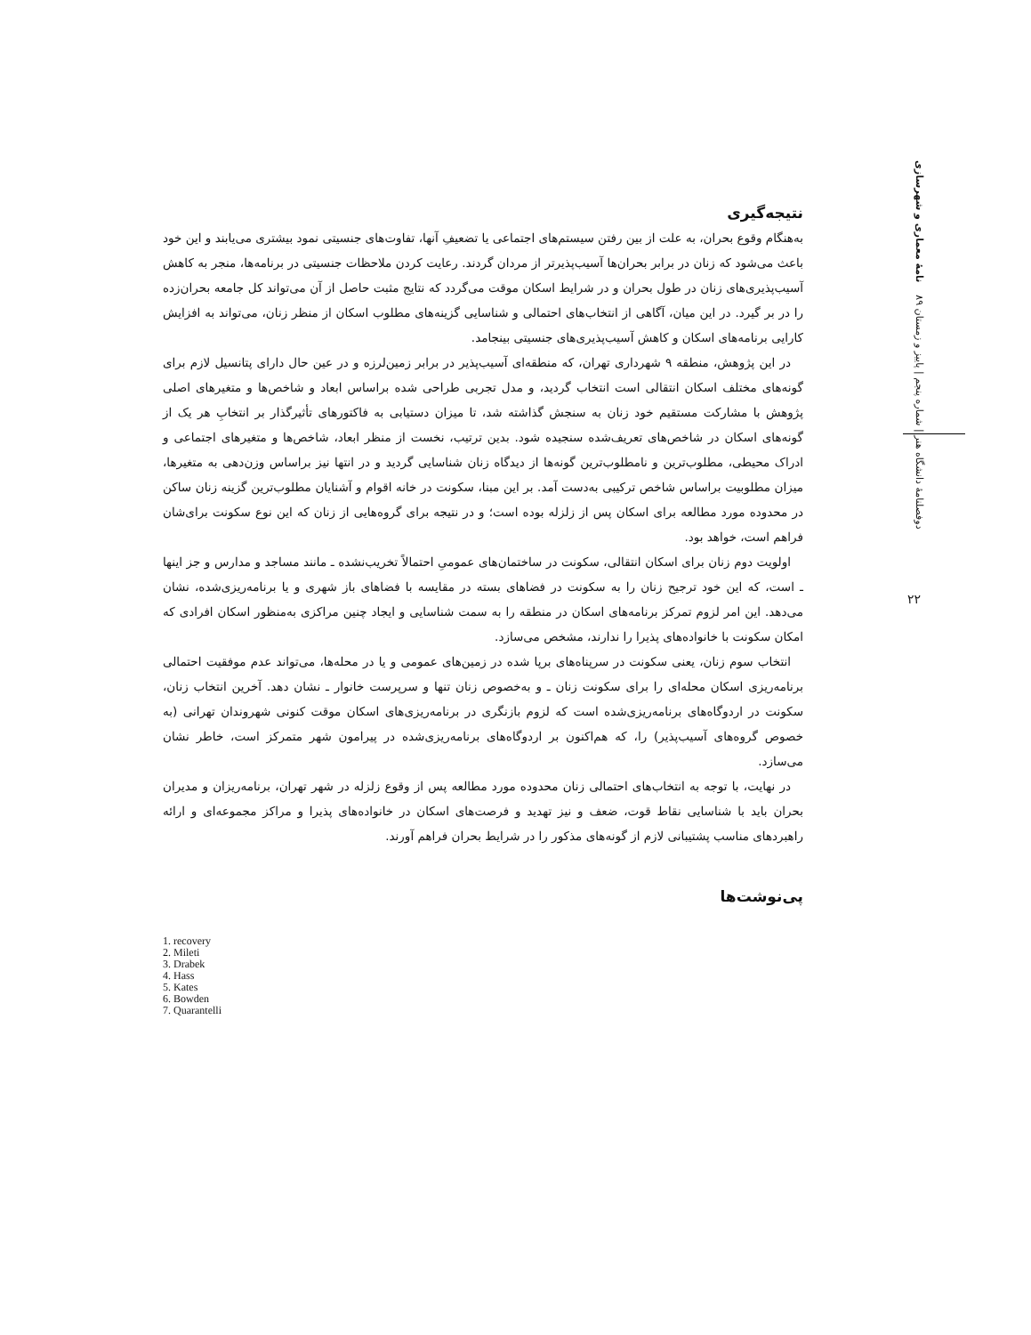دوفصلنامهٔ دانشگاه هنر | شماره پنجم | پاییز و زمستان ۸۹ نامهٔ معماری و شهرسازی
۲۲
نتیجه‌گیری
به‌هنگام وقوع بحران، به علت از بین رفتن سیستم‌های اجتماعی یا تضعیفِ آنها، تفاوت‌های جنسیتی نمود بیشتری می‌یابند و این خود باعث می‌شود که زنان در برابر بحران‌ها آسیب‌پذیرتر از مردان گردند. رعایت کردن ملاحظات جنسیتی در برنامه‌ها، منجر به کاهش آسیب‌پذیری‌های زنان در طول بحران و در شرایط اسکان موقت می‌گردد که نتایج مثبت حاصل از آن می‌تواند کل جامعه بحران‌زده را در بر گیرد. در این میان، آگاهی از انتخاب‌های احتمالی و شناسایی گزینه‌های مطلوب اسکان از منظر زنان، می‌تواند به افزایش کارایی برنامه‌های اسکان و کاهش آسیب‌پذیری‌های جنسیتی بینجامد.
در این پژوهش، منطقه ۹ شهرداری تهران، که منطقه‌ای آسیب‌پذیر در برابر زمین‌لرزه و در عین حال دارای پتانسیل لازم برای گونه‌های مختلف اسکان انتقالی است انتخاب گردید، و مدل تجربی طراحی شده براساس ابعاد و شاخص‌ها و متغیرهای اصلی پژوهش با مشارکت مستقیم خود زنان به سنجش گذاشته شد، تا میزان دستیابی به فاکتورهای تأثیرگذار بر انتخابِ هر یک از گونه‌های اسکان در شاخص‌های تعریف‌شده سنجیده شود. بدین ترتیب، نخست از منظر ابعاد، شاخص‌ها و متغیرهای اجتماعی و ادراک محیطی، مطلوب‌ترین و نامطلوب‌ترین گونه‌ها از دیدگاه زنان شناسایی گردید و در انتها نیز براساس وزن‌دهی به متغیرها، میزان مطلوبیت براساس شاخص ترکیبی به‌دست آمد. بر این مبنا، سکونت در خانه اقوام و آشنایان مطلوب‌ترین گزینه زنان ساکن در محدوده مورد مطالعه برای اسکان پس از زلزله بوده است؛ و در نتیجه برای گروه‌هایی از زنان که این نوع سکونت برای‌شان فراهم است، خواهد بود.
اولویت دوم زنان برای اسکان انتقالی، سکونت در ساختمان‌های عمومیِ احتمالاً تخریب‌نشده ـ مانند مساجد و مدارس و جز اینها ـ است، که این خود ترجیح زنان را به سکونت در فضاهای بسته در مقایسه با فضاهای باز شهری و یا برنامه‌ریزی‌شده، نشان می‌دهد. این امر لزوم تمرکز برنامه‌های اسکان در منطقه را به سمت شناسایی و ایجاد چنین مراکزی به‌منظور اسکان افرادی که امکان سکونت با خانواده‌های پذیرا را ندارند، مشخص می‌سازد.
انتخاب سوم زنان، یعنی سکونت در سرپناه‌های برپا شده در زمین‌های عمومی و یا در محله‌ها، می‌تواند عدم موفقیت احتمالی برنامه‌ریزی اسکان محله‌ای را برای سکونت زنان ـ و به‌خصوص زنان تنها و سرپرست خانوار ـ نشان دهد. آخرین انتخاب زنان، سکونت در اردوگاه‌های برنامه‌ریزی‌شده است که لزوم بازنگری در برنامه‌ریزی‌های اسکان موقت کنونی شهروندان تهرانی (به خصوص گروه‌های آسیب‌پذیر) را، که هم‌اکنون بر اردوگاه‌های برنامه‌ریزی‌شده در پیرامون شهر متمرکز است، خاطر نشان می‌سازد.
در نهایت، با توجه به انتخاب‌های احتمالی زنان محدوده مورد مطالعه پس از وقوع زلزله در شهر تهران، برنامه‌ریزان و مدیران بحران باید با شناسایی نقاط قوت، ضعف و نیز تهدید و فرصت‌های اسکان در خانواده‌های پذیرا و مراکز مجموعه‌ای و ارائه راهبردهای مناسب پشتیبانی لازم از گونه‌های مذکور را در شرایط بحران فراهم آورند.
پی‌نوشت‌ها
1. recovery
2. Mileti
3. Drabek
4. Hass
5. Kates
6. Bowden
7. Quarantelli